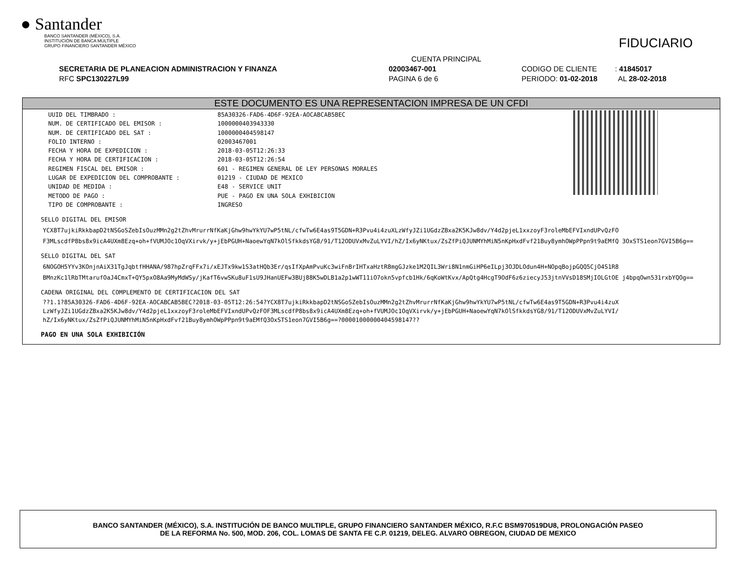● Santander
BANCO SANTANDER (MÉXICO), S.A.
INSTITUCIÓN DE BANCA MÚLTIPLE
GRUPO FINANCIERO SANTANDER MÉXICO
FIDUCIARIO
CUENTA PRINCIPAL
SECRETARIA DE PLANEACION ADMINISTRACION Y FINANZA 02003467-001 CODIGO DE CLIENTE : 41845017
RFC SPC130227L99 PAGINA 6 de 6 PERIODO: 01-02-2018 AL 28-02-2018
ESTE DOCUMENTO ES UNA REPRESENTACION IMPRESA DE UN CFDI
| UUID DEL TIMBRADO : | 85A30326-FAD6-4D6F-92EA-AOCABCAB5BEC |
| NUM. DE CERTIFICADO DEL EMISOR : | 1000000403943330 |
| NUM. DE CERTIFICADO DEL SAT : | 1000000404598147 |
| FOLIO INTERNO : | 02003467001 |
| FECHA Y HORA DE EXPEDICION : | 2018-03-05T12:26:33 |
| FECHA Y HORA DE CERTIFICACION : | 2018-03-05T12:26:54 |
| REGIMEN FISCAL DEL EMISOR : | 601 - REGIMEN GENERAL DE LEY PERSONAS MORALES |
| LUGAR DE EXPEDICION DEL COMPROBANTE : | 01219 - CIUDAD DE MEXICO |
| UNIDAD DE MEDIDA : | E48 - SERVICE UNIT |
| METODO DE PAGO : | PUE - PAGO EN UNA SOLA EXHIBICION |
| TIPO DE COMPROBANTE : | INGRESO |
SELLO DIGITAL DEL EMISOR
YCX8T7ujkiRkkbapD2tNSGoSZebIsOuzMMn2g2tZhvMrurrNfKaKjGhw9hwYkYU7wP5tNL/cfwTw6E4as9T5GDN+R3Pvu4i4zuXLzWfyJZi1UGdzZBxa2K5KJw8dv/Y4d2pjeL1xxzoyF3roleMbEFVIxndUPvQzFO F3MLscdfP8bs8x9icA4UXm8Ezq+oh+fVUMJOc1OqVXirvk/y+jEbPGUH+NaoewYqN7kOlSfkkdsYG8/91/T12ODUVxMvZuLYVI/hZ/Ix6yNKtux/ZsZfPiQJUNMYhMiN5nKpHxdFvf21Buy8ymhOWpPPpn9t9aEMfQ 3OxSTS1eon7GVI5B6g==
SELLO DIGITAL DEL SAT
6NOGOH5YYv3KOnjnAiX31TgJqbtfHHANA/987hpZrqFFx7i/xEJTx9kw1S3atHQb3Er/qsIfXpAmPvuKc3wiFnBrIHTxaHztR8mgGJzke1M2QIL3Wri8N1nmGiHP6eILpj3OJDLOdun4H+NOpqBojpGQQ5CjO4S1R8 BMnzKc1lRbTMtarufOaJ4CmxT+QY5pxO8Aa9MyMdWSy/jKafT6vwSKu8uF1sU9JHanUEFw3BUj88K5wDLB1a2p1wWT11iO7okn5vpfcb1Hk/6qKoWtKvx/ApQtg4HcgT9OdF6z6ziecyJ53jtnVVsD18SMjIOLGtOE j4bpqOwn531rxbYQOg==
CADENA ORIGINAL DEL COMPLEMENTO DE CERTIFICACION DEL SAT
??1.1?85A30326-FAD6-4D6F-92EA-AOCABCAB5BEC?2018-03-05T12:26:54?YCX8T7ujkiRkkbapD2tNSGoSZebIsOuzMMn2g2tZhvMrurrNfKaKjGhw9hwYkYU7wP5tNL/cfwTw6E4as9T5GDN+R3Pvu4i4zuX LzWfyJZi1UGdzZBxa2K5KJw8dv/Y4d2pjeL1xxzoyF3roleMbEFVIxndUPvQzFOF3MLscdfP8bs8x9icA4UXm8Ezq+oh+fVUMJOc1OqVXirvk/y+jEbPGUH+NaoewYqN7kOlSfkkdsYG8/91/T12ODUVxMvZuLYVI/ hZ/Ix6yNKtux/ZsZfPiQJUNMYhMiN5nKpHxdFvf21Buy8ymhOWpPPpn9t9aEMfQ3OxSTS1eon7GVI5B6g==?00001000000404598147??
PAGO EN UNA SOLA EXHIBICIÓN
BANCO SANTANDER (MÉXICO), S.A. INSTITUCIÓN DE BANCO MULTIPLE, GRUPO FINANCIERO SANTANDER MÉXICO, R.F.C BSM970519DU8, PROLONGACIÓN PASEO
DE LA REFORMA No. 500, MOD. 206, COL. LOMAS DE SANTA FE C.P. 01219, DELEG. ALVARO OBREGON, CIUDAD DE MEXICO